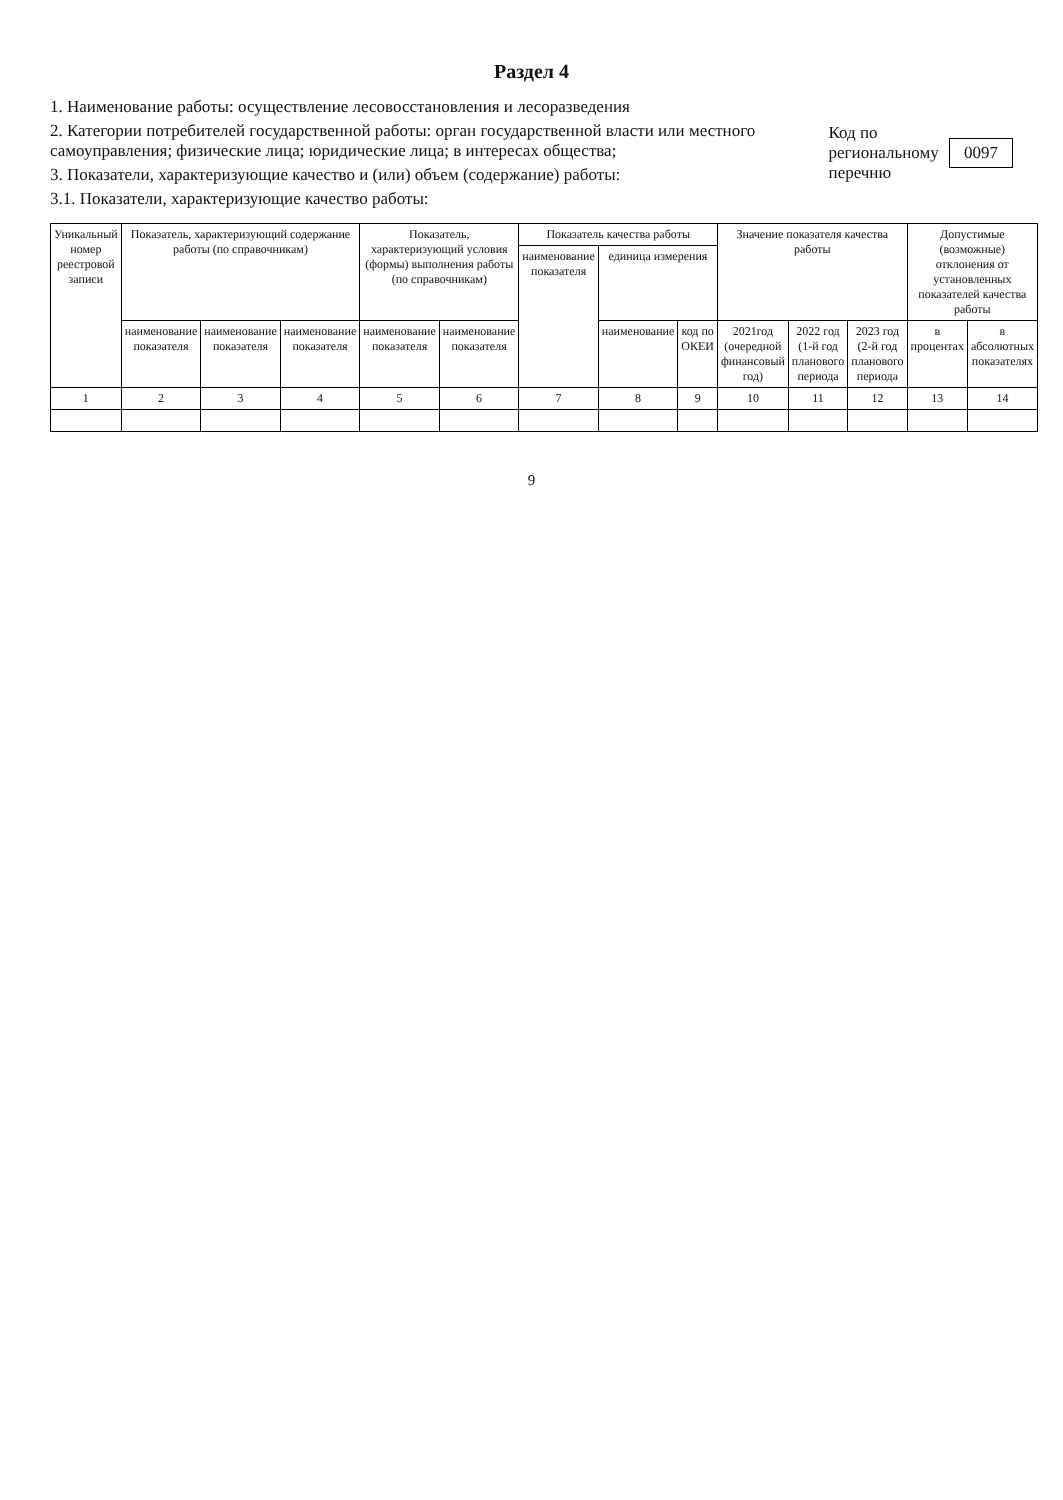Раздел 4
1. Наименование работы: осуществление лесовосстановления и лесоразведения
2. Категории потребителей государственной работы: орган государственной власти или местного самоуправления; физические лица; юридические лица; в интересах общества;
3. Показатели, характеризующие качество и (или) объем (содержание) работы:
3.1. Показатели, характеризующие качество работы:
Код по региональному перечню 0097
| Уникальный номер реестровой записи | Показатель, характеризующий содержание работы (по справочникам) | | | Показатель, характеризующий условия (формы) выполнения работы (по справочникам) | | Показатель качества работы | | | Значение показателя качества работы | | | Допустимые (возможные) отклонения от установленных показателей качества работы | |
| --- | --- | --- | --- | --- | --- | --- | --- | --- | --- | --- | --- | --- | --- |
| | | | | | | наименование показателя | единица измерения | | | | | | |
| | наименование показателя | наименование показателя | наименование показателя | наименование показателя | наименование показателя | | наименование | код по ОКЕИ | 2021год (очередной финансовый год) | 2022 год (1-й год планового периода | 2023 год (2-й год планового периода | в процентах | в абсолютных показателях |
| 1 | 2 | 3 | 4 | 5 | 6 | 7 | 8 | 9 | 10 | 11 | 12 | 13 | 14 |
9